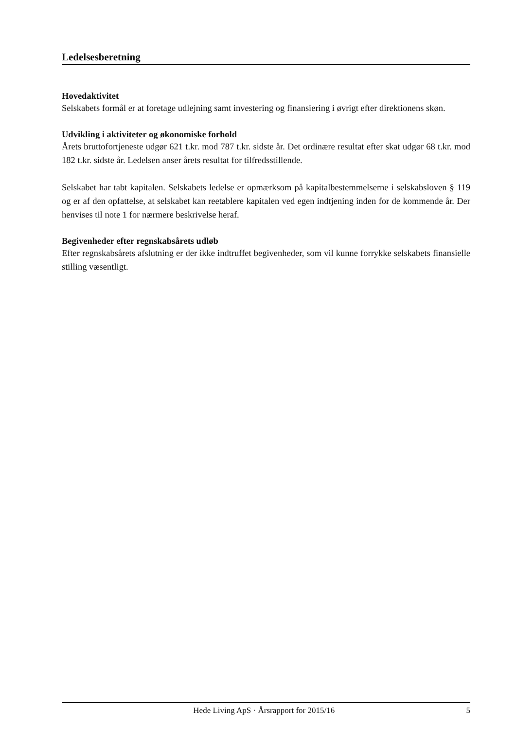Ledelsesberetning
Hovedaktivitet
Selskabets formål er at foretage udlejning samt investering og finansiering i øvrigt efter direktionens skøn.
Udvikling i aktiviteter og økonomiske forhold
Årets bruttofortjeneste udgør 621 t.kr. mod 787 t.kr. sidste år. Det ordinære resultat efter skat udgør 68 t.kr. mod 182 t.kr. sidste år. Ledelsen anser årets resultat for tilfredsstillende.
Selskabet har tabt kapitalen. Selskabets ledelse er opmærksom på kapitalbestemmelserne i selskabsloven § 119 og er af den opfattelse, at selskabet kan reetablere kapitalen ved egen indtjening inden for de kommende år. Der henvises til note 1 for nærmere beskrivelse heraf.
Begivenheder efter regnskabsårets udløb
Efter regnskabsårets afslutning er der ikke indtruffet begivenheder, som vil kunne forrykke selskabets finansielle stilling væsentligt.
Hede Living ApS · Årsrapport for 2015/16 5